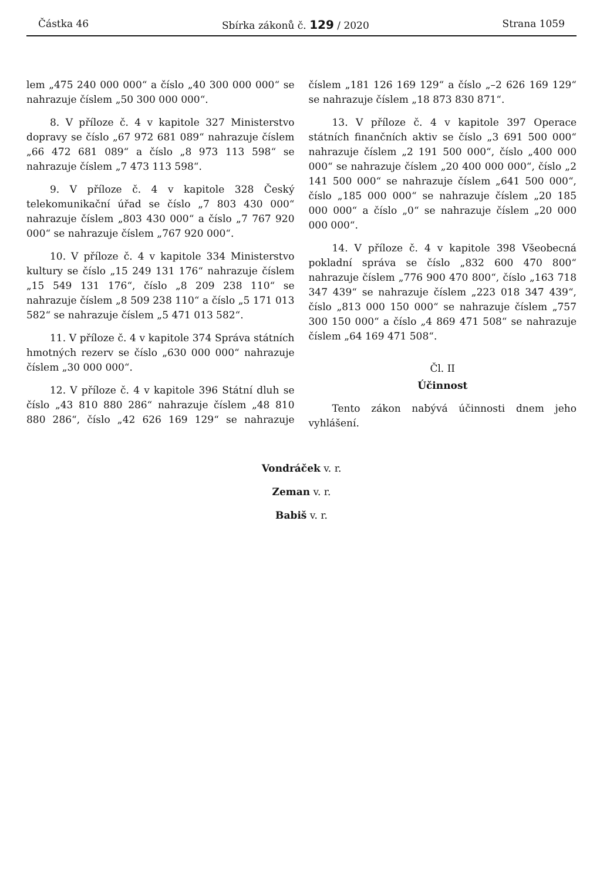Částka 46 Sbírka zákonů č. 129 / 2020 Strana 1059
lem „475 240 000 000“ a číslo „40 300 000 000“ se nahrazuje číslem „50 300 000 000“.
8. V příloze č. 4 v kapitole 327 Ministerstvo dopravy se číslo „67 972 681 089“ nahrazuje číslem „66 472 681 089“ a číslo „8 973 113 598“ se nahrazuje číslem „7 473 113 598“.
9. V příloze č. 4 v kapitole 328 Český telekomunikační úřad se číslo „7 803 430 000“ nahrazuje číslem „803 430 000“ a číslo „7 767 920 000“ se nahrazuje číslem „767 920 000“.
10. V příloze č. 4 v kapitole 334 Ministerstvo kultury se číslo „15 249 131 176“ nahrazuje číslem „15 549 131 176“, číslo „8 209 238 110“ se nahrazuje číslem „8 509 238 110“ a číslo „5 171 013 582“ se nahrazuje číslem „5 471 013 582“.
11. V příloze č. 4 v kapitole 374 Správa státních hmotných rezerv se číslo „630 000 000“ nahrazuje číslem „30 000 000“.
12. V příloze č. 4 v kapitole 396 Státní dluh se číslo „43 810 880 286“ nahrazuje číslem „48 810 880 286“, číslo „42 626 169 129“ se nahrazuje číslem „181 126 169 129“ a číslo „–2 626 169 129“ se nahrazuje číslem „18 873 830 871“.
13. V příloze č. 4 v kapitole 397 Operace státních finančních aktiv se číslo „3 691 500 000“ nahrazuje číslem „2 191 500 000“, číslo „400 000 000“ se nahrazuje číslem „20 400 000 000“, číslo „2 141 500 000“ se nahrazuje číslem „641 500 000“, číslo „185 000 000“ se nahrazuje číslem „20 185 000 000“ a číslo „0“ se nahrazuje číslem „20 000 000 000“.
14. V příloze č. 4 v kapitole 398 Všeobecná pokladní správa se číslo „832 600 470 800“ nahrazuje číslem „776 900 470 800“, číslo „163 718 347 439“ se nahrazuje číslem „223 018 347 439“, číslo „813 000 150 000“ se nahrazuje číslem „757 300 150 000“ a číslo „4 869 471 508“ se nahrazuje číslem „64 169 471 508“.
Čl. II
Účinnost
Tento zákon nabývá účinnosti dnem jeho vyhlášení.
Vondráček v. r.
Zeman v. r.
Babiš v. r.